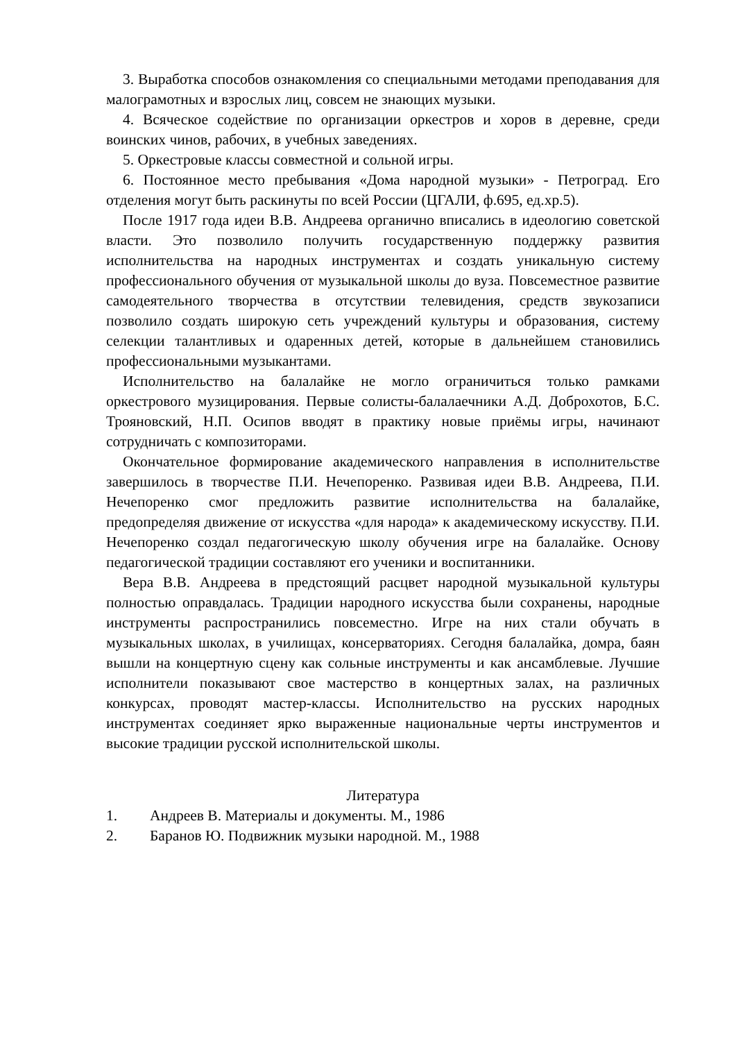3. Выработка способов ознакомления со специальными методами преподавания для малограмотных и взрослых лиц, совсем не знающих музыки.
4. Всяческое содействие по организации оркестров и хоров в деревне, среди воинских чинов, рабочих, в учебных заведениях.
5. Оркестровые классы совместной и сольной игры.
6. Постоянное место пребывания «Дома народной музыки» - Петроград. Его отделения могут быть раскинуты по всей России (ЦГАЛИ, ф.695, ед.хр.5).
После 1917 года идеи В.В. Андреева органично вписались в идеологию советской власти. Это позволило получить государственную поддержку развития исполнительства на народных инструментах и создать уникальную систему профессионального обучения от музыкальной школы до вуза. Повсеместное развитие самодеятельного творчества в отсутствии телевидения, средств звукозаписи позволило создать широкую сеть учреждений культуры и образования, систему селекции талантливых и одаренных детей, которые в дальнейшем становились профессиональными музыкантами.
Исполнительство на балалайке не могло ограничиться только рамками оркестрового музицирования. Первые солисты-балалаечники А.Д. Доброхотов, Б.С. Трояновский, Н.П. Осипов вводят в практику новые приёмы игры, начинают сотрудничать с композиторами.
Окончательное формирование академического направления в исполнительстве завершилось в творчестве П.И. Нечепоренко. Развивая идеи В.В. Андреева, П.И. Нечепоренко смог предложить развитие исполнительства на балалайке, предопределяя движение от искусства «для народа» к академическому искусству. П.И. Нечепоренко создал педагогическую школу обучения игре на балалайке. Основу педагогической традиции составляют его ученики и воспитанники.
Вера В.В. Андреева в предстоящий расцвет народной музыкальной культуры полностью оправдалась. Традиции народного искусства были сохранены, народные инструменты распространились повсеместно. Игре на них стали обучать в музыкальных школах, в училищах, консерваториях. Сегодня балалайка, домра, баян вышли на концертную сцену как сольные инструменты и как ансамблевые. Лучшие исполнители показывают свое мастерство в концертных залах, на различных конкурсах, проводят мастер-классы. Исполнительство на русских народных инструментах соединяет ярко выраженные национальные черты инструментов и высокие традиции русской исполнительской школы.
Литература
1. Андреев В. Материалы и документы. М., 1986
2. Баранов Ю. Подвижник музыки народной. М., 1988